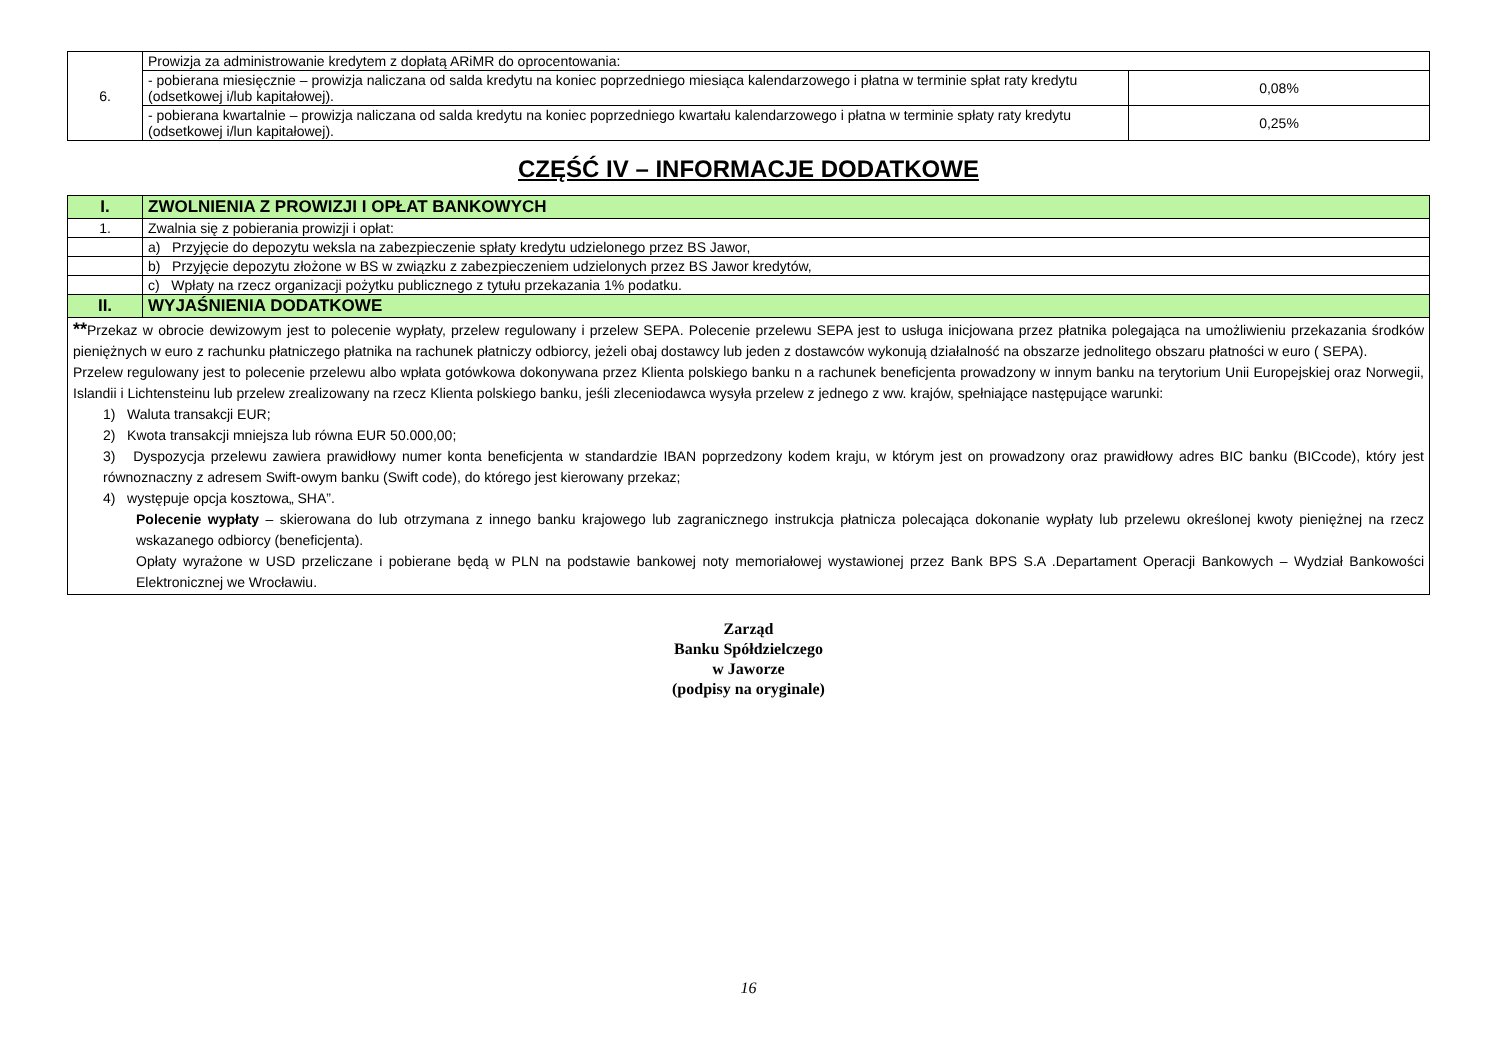| 6. | Prowizja za administrowanie kredytem z dopłatą ARiMR do oprocentowania: | |
| | - pobierana miesięcznie – prowizja naliczana od salda kredytu na koniec poprzedniego miesiąca kalendarzowego i płatna w terminie spłat raty kredytu (odsetkowej i/lub kapitałowej). | 0,08% |
| | - pobierana kwartalnie – prowizja naliczana od salda kredytu na koniec poprzedniego kwartału kalendarzowego i płatna w terminie spłaty raty kredytu (odsetkowej i/lun kapitałowej). | 0,25% |
CZĘŚĆ IV – INFORMACJE DODATKOWE
| I. | ZWOLNIENIA Z PROWIZJI I OPŁAT BANKOWYCH |
| 1. | Zwalnia się z pobierania prowizji i opłat: |
| | a) Przyjęcie do depozytu weksla na zabezpieczenie spłaty kredytu udzielonego przez BS Jawor, |
| | b) Przyjęcie depozytu złożone w BS w związku z zabezpieczeniem udzielonych przez BS Jawor kredytów, |
| | c) Wpłaty na rzecz organizacji pożytku publicznego z tytułu przekazania 1% podatku. |
| II. | WYJAŚNIENIA DODATKOWE |
| ** Przekaz w obrocie dewizowym jest to polecenie wypłaty, przelew regulowany i przelew SEPA. Polecenie przelewu SEPA jest to usługa inicjowana przez płatnika polegająca na umożliwieniu przekazania środków pieniężnych w euro z rachunku płatniczego płatnika na rachunek płatniczy odbiorcy, jeżeli obaj dostawcy lub jeden z dostawców wykonują działalność na obszarze jednolitego obszaru płatności w euro ( SEPA). Przelew regulowany jest to polecenie przelewu albo wpłata gotówkowa dokonywana przez Klienta polskiego banku n a rachunek beneficjenta prowadzony w innym banku na terytorium Unii Europejskiej oraz Norwegii, Islandii i Lichtensteinu lub przelew zrealizowany na rzecz Klienta polskiego banku, jeśli zleceniodawca wysyła przelew z jednego z ww. krajów, spełniające następujące warunki: 1) Waluta transakcji EUR; 2) Kwota transakcji mniejsza lub równa EUR 50.000,00; 3) Dyspozycja przelewu zawiera prawidłowy numer konta beneficjenta w standardzie IBAN poprzedzony kodem kraju, w którym jest on prowadzony oraz prawidłowy adres BIC banku (BICcode), który jest równoznaczny z adresem Swift-owym banku (Swift code), do którego jest kierowany przekaz; 4) występuje opcja kosztowa„ SHA”. Polecenie wypłaty – skierowana do lub otrzymana z innego banku krajowego lub zagranicznego instrukcja płatnicza polecająca dokonanie wypłaty lub przelewu określonej kwoty pieniężnej na rzecz wskazanego odbiorcy (beneficjenta). Opłaty wyrażone w USD przeliczane i pobierane będą w PLN na podstawie bankowej noty memoriałowej wystawionej przez Bank BPS S.A .Departament Operacji Bankowych – Wydział Bankowości Elektronicznej we Wrocławiu. | |
Zarząd
Banku Spółdzielczego
w Jaworze
(podpisy na oryginale)
16